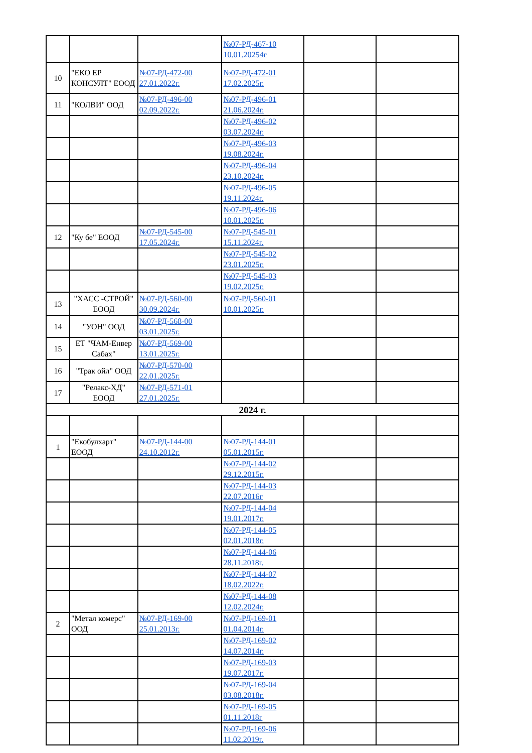| | | | №07-РД-467-10 10.01.20254г | | |
| 10 | "ЕКО ЕР КОНСУЛТ" ЕООД | №07-РД-472-00 27.01.2022г. | №07-РД-472-01 17.02.2025г. | | |
| 11 | "КОЛВИ" ООД | №07-РД-496-00 02.09.2022г. | №07-РД-496-01 21.06.2024г. | | |
| | | | №07-РД-496-02 03.07.2024г. | | |
| | | | №07-РД-496-03 19.08.2024г. | | |
| | | | №07-РД-496-04 23.10.2024г. | | |
| | | | №07-РД-496-05 19.11.2024г. | | |
| | | | №07-РД-496-06 10.01.2025г. | | |
| 12 | "Ку бе" ЕООД | №07-РД-545-00 17.05.2024г. | №07-РД-545-01 15.11.2024г. | | |
| | | | №07-РД-545-02 23.01.2025г. | | |
| | | | №07-РД-545-03 19.02.2025г. | | |
| 13 | "ХАСС -СТРОЙ" ЕООД | №07-РД-560-00 30.09.2024г. | №07-РД-560-01 10.01.2025г. | | |
| 14 | "УОН" ООД | №07-РД-568-00 03.01.2025г. | | | |
| 15 | ЕТ "ЧАМ-Енвер Сабах" | №07-РД-569-00 13.01.2025г. | | | |
| 16 | "Трак ойл" ООД | №07-РД-570-00 22.01.2025г. | | | |
| 17 | "Релакс-ХД" ЕООД | №07-РД-571-01 27.01.2025г. | | | |
| 2024 г. | | | | | |
| 1 | "Екобулхарт" ЕООД | №07-РД-144-00 24.10.2012г. | №07-РД-144-01 05.01.2015г. | | |
| | | | №07-РД-144-02 29.12.2015г. | | |
| | | | №07-РД-144-03 22.07.2016г | | |
| | | | №07-РД-144-04 19.01.2017г. | | |
| | | | №07-РД-144-05 02.01.2018г. | | |
| | | | №07-РД-144-06 28.11.2018г. | | |
| | | | №07-РД-144-07 18.02.2022г. | | |
| | | | №07-РД-144-08 12.02.2024г. | | |
| 2 | "Метал комерс" ООД | №07-РД-169-00 25.01.2013г. | №07-РД-169-01 01.04.2014г. | | |
| | | | №07-РД-169-02 14.07.2014г. | | |
| | | | №07-РД-169-03 19.07.2017г. | | |
| | | | №07-РД-169-04 03.08.2018г. | | |
| | | | №07-РД-169-05 01.11.2018г | | |
| | | | №07-РД-169-06 11.02.2019г. | | |